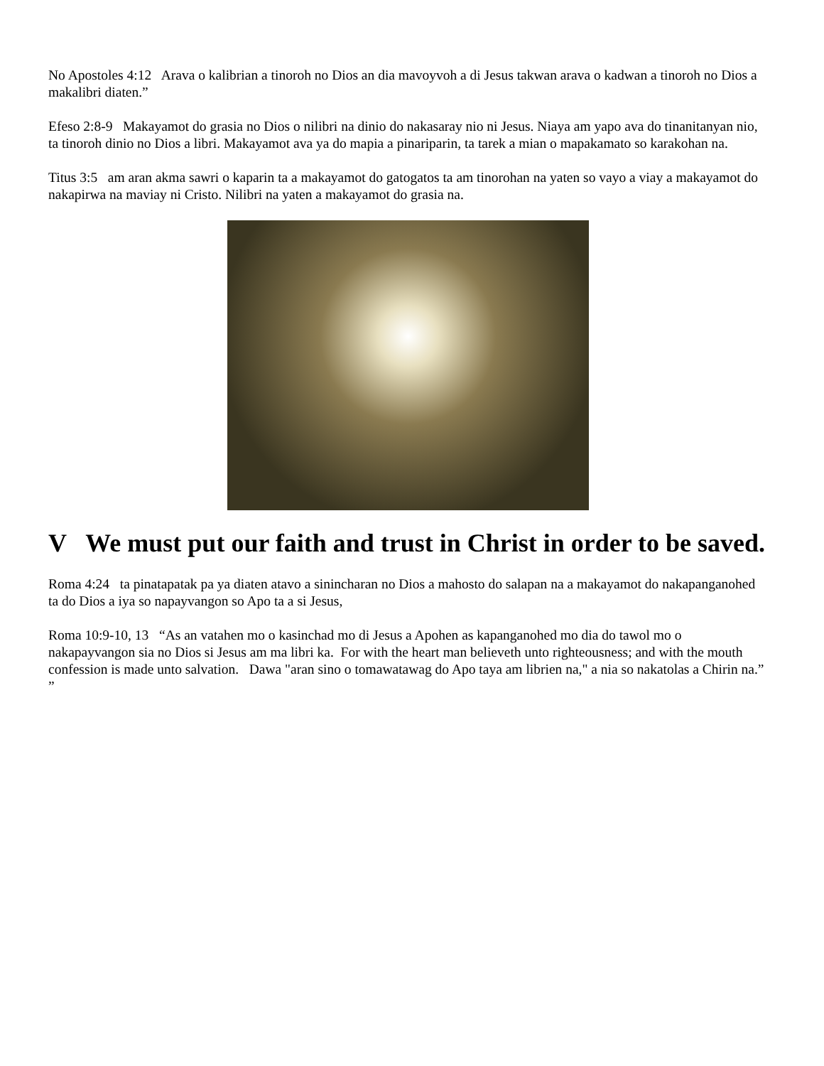No Apostoles 4:12 Arava o kalibrian a tinoroh no Dios an dia mavoyvoh a di Jesus takwan arava o kadwan a tinoroh no Dios a makalibri diaten.”
Efeso 2:8-9 Makayamot do grasia no Dios o nilibri na dinio do nakasaray nio ni Jesus. Niaya am yapo ava do tinanitanyan nio, ta tinoroh dinio no Dios a libri. Makayamot ava ya do mapia a pinariparin, ta tarek a mian o mapakamato so karakohan na.
Titus 3:5 am aran akma sawri o kaparin ta a makayamot do gatogatos ta am tinorohan na yaten so vayo a viay a makayamot do nakapirwa na maviay ni Cristo. Nilibri na yaten a makayamot do grasia na.
V We must put our faith and trust in Christ in order to be saved.
Roma 4:24 ta pinatapatak pa ya diaten atavo a sinincharan no Dios a mahosto do salapan na a makayamot do nakapanganohed ta do Dios a iya so napayvangon so Apo ta a si Jesus,
Roma 10:9-10, 13 “As an vatahen mo o kasinchad mo di Jesus a Apohen as kapanganohed mo dia do tawol mo o nakapayvangon sia no Dios si Jesus am ma libri ka. For with the heart man believeth unto righteousness; and with the mouth confession is made unto salvation. Dawa "aran sino o tomawatawag do Apo taya am librien na," a nia so nakatolas a Chirin na.”
”